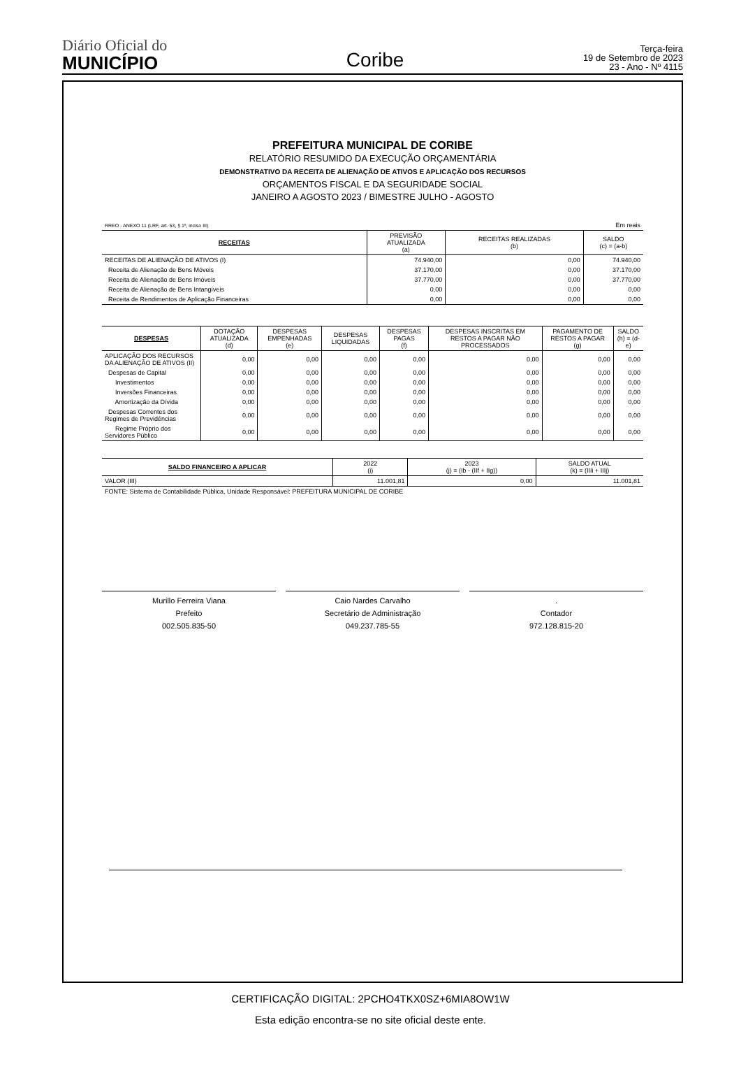Diário Oficial do
MUNICÍPIO
Coribe
Terça-feira
19 de Setembro de 2023
23 - Ano - Nº 4115
PREFEITURA MUNICIPAL DE CORIBE
RELATÓRIO RESUMIDO DA EXECUÇÃO ORÇAMENTÁRIA
DEMONSTRATIVO DA RECEITA DE ALIENAÇÃO DE ATIVOS E APLICAÇÃO DOS RECURSOS
ORÇAMENTOS FISCAL E DA SEGURIDADE SOCIAL
JANEIRO A AGOSTO 2023 / BIMESTRE JULHO - AGOSTO
| RREO - ANEXO 11 (LRF, art. 53, § 1º, inciso III) | | | Em reais |
| RECEITAS | PREVISÃO ATUALIZADA (a) | RECEITAS REALIZADAS (b) | SALDO (c) = (a-b) |
| RECEITAS DE ALIENAÇÃO DE ATIVOS (I) | 74.940,00 | 0,00 | 74.940,00 |
| Receita de Alienação de Bens Móveis | 37.170,00 | 0,00 | 37.170,00 |
| Receita de Alienação de Bens Imóveis | 37.770,00 | 0,00 | 37.770,00 |
| Receita de Alienação de Bens Intangíveis | 0,00 | 0,00 | 0,00 |
| Receita de Rendimentos de Aplicação Financeiras | 0,00 | 0,00 | 0,00 |
| DESPESAS | DOTAÇÃO ATUALIZADA (d) | DESPESAS EMPENHADAS (e) | DESPESAS LIQUIDADAS | DESPESAS PAGAS (f) | DESPESAS INSCRITAS EM RESTOS A PAGAR NÃO PROCESSADOS | PAGAMENTO DE RESTOS A PAGAR (g) | SALDO (h) = (d-e) |
| --- | --- | --- | --- | --- | --- | --- | --- |
| APLICAÇÃO DOS RECURSOS DA ALIENAÇÃO DE ATIVOS (II) | 0,00 | 0,00 | 0,00 | 0,00 | 0,00 | 0,00 | 0,00 |
| Despesas de Capital | 0,00 | 0,00 | 0,00 | 0,00 | 0,00 | 0,00 | 0,00 |
| Investimentos | 0,00 | 0,00 | 0,00 | 0,00 | 0,00 | 0,00 | 0,00 |
| Inversões Financeiras | 0,00 | 0,00 | 0,00 | 0,00 | 0,00 | 0,00 | 0,00 |
| Amortização da Dívida | 0,00 | 0,00 | 0,00 | 0,00 | 0,00 | 0,00 | 0,00 |
| Despesas Correntes dos Regimes de Previdências | 0,00 | 0,00 | 0,00 | 0,00 | 0,00 | 0,00 | 0,00 |
| Regime Próprio dos Servidores Público | 0,00 | 0,00 | 0,00 | 0,00 | 0,00 | 0,00 | 0,00 |
| SALDO FINANCEIRO A APLICAR | 2022 (i) | 2023 (j) = (Ib - (IIf + IIg)) | SALDO ATUAL (k) = (IIIi + IIIj) |
| --- | --- | --- | --- |
| VALOR (III) | 11.001,81 | 0,00 | 11.001,81 |
| FONTE: Sistema de Contabilidade Pública, Unidade Responsável: PREFEITURA MUNICIPAL DE CORIBE | | | |
Murillo Ferreira Viana
Prefeito
002.505.835-50
Caio Nardes Carvalho
Secretário de Administração
049.237.785-55
.
Contador
972.128.815-20
CERTIFICAÇÃO DIGITAL: 2PCHO4TKX0SZ+6MIA8OW1W
Esta edição encontra-se no site oficial deste ente.